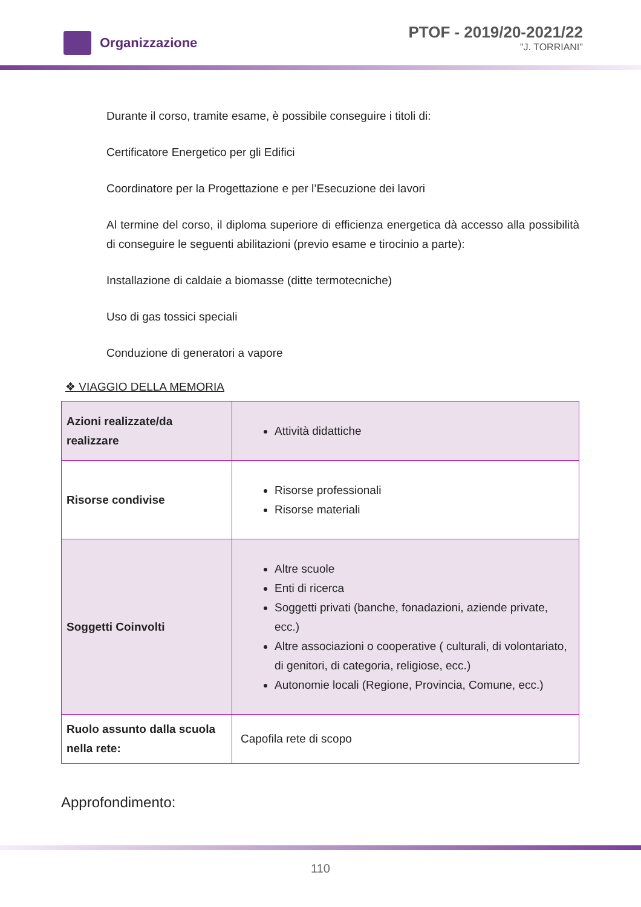Organizzazione
PTOF - 2019/20-2021/22
"J. TORRIANI"
Durante il corso, tramite esame, è possibile conseguire i titoli di:
Certificatore Energetico per gli Edifici
Coordinatore per la Progettazione e per l’Esecuzione dei lavori
Al termine del corso, il diploma superiore di efficienza energetica dà accesso alla possibilità di conseguire le seguenti abilitazioni (previo esame e tirocinio a parte):
Installazione di caldaie a biomasse (ditte termotecniche)
Uso di gas tossici speciali
Conduzione di generatori a vapore
❖ VIAGGIO DELLA MEMORIA
| Azioni realizzate/da realizzare | Attività didattiche |
| Risorse condivise | Risorse professionali Risorse materiali |
| Soggetti Coinvolti | Altre scuole Enti di ricerca Soggetti privati (banche, fonadazioni, aziende private, ecc.) Altre associazioni o cooperative ( culturali, di volontariato, di genitori, di categoria, religiose, ecc.) Autonomie locali (Regione, Provincia, Comune, ecc.) |
| Ruolo assunto dalla scuola nella rete: | Capofila rete di scopo |
Approfondimento:
110